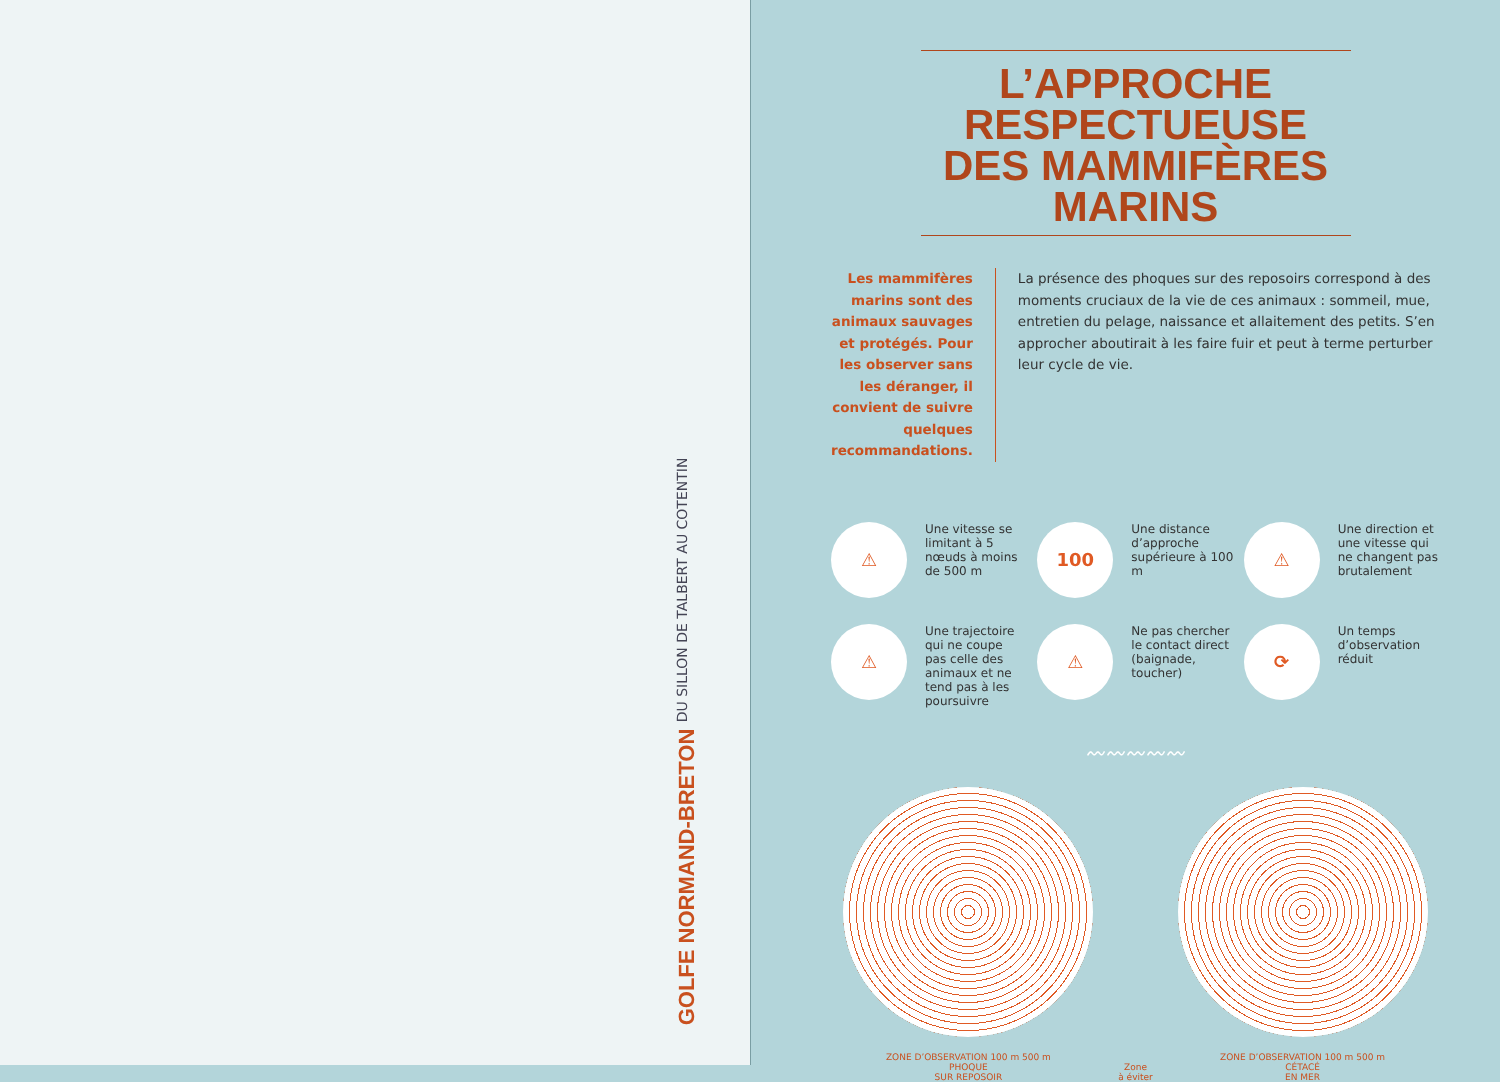GOLFE NORMAND-BRETON
DU SILLON DE TALBERT AU COTENTIN
L’APPROCHE RESPECTUEUSE DES MAMMIFÈRES MARINS
Les mammifères marins sont des animaux sauvages et protégés. Pour les observer sans les déranger, il convient de suivre quelques recommandations.
La présence des phoques sur des reposoirs correspond à des moments cruciaux de la vie de ces animaux : sommeil, mue, entretien du pelage, naissance et allaitement des petits. S’en approcher aboutirait à les faire fuir et peut à terme perturber leur cycle de vie.
⚠
Une vitesse se limitant à 5 nœuds à moins de 500 m
100
Une distance d’approche supérieure à 100 m
⚠
Une direction et une vitesse qui ne changent pas brutalement
⚠
Une trajectoire qui ne coupe pas celle des animaux et ne tend pas à les poursuivre
⚠
Ne pas chercher le contact direct (baignade, toucher)
⟳
Un temps d’observation réduit
〰〰〰〰〰
ZONE D’OBSERVATION 100 m 500 m
PHOQUE
SUR REPOSOIR
Zone
à éviter
ZONE D’OBSERVATION 100 m 500 m
CÉTACÉ
EN MER